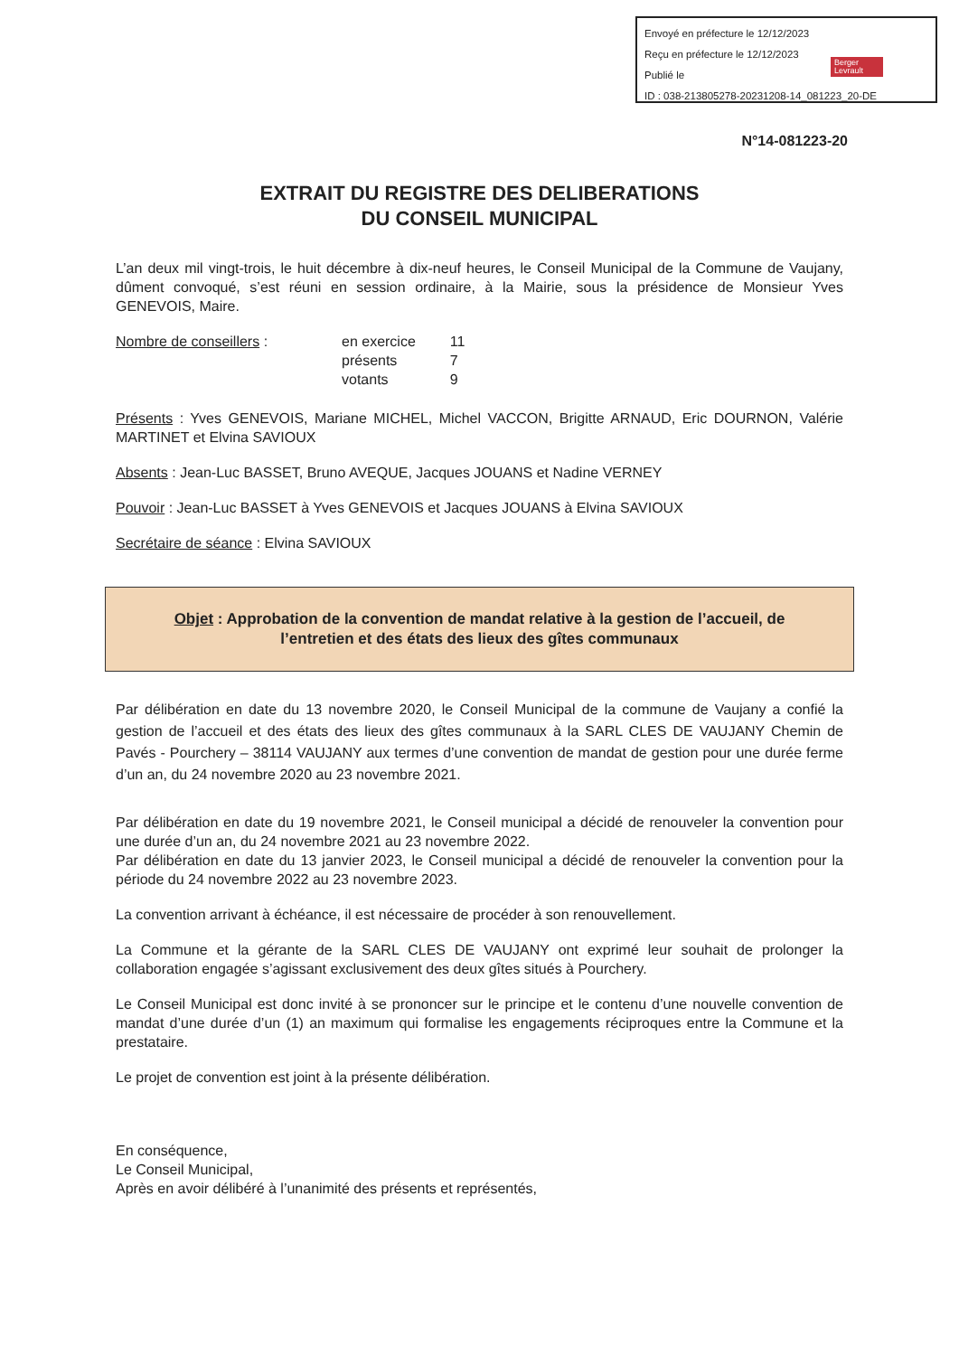Envoyé en préfecture le 12/12/2023
Reçu en préfecture le 12/12/2023
Publié le
ID : 038-213805278-20231208-14_081223_20-DE
Berger Levrault
N°14-081223-20
EXTRAIT DU REGISTRE DES DELIBERATIONS
DU CONSEIL MUNICIPAL
L’an deux mil vingt-trois, le huit décembre à dix-neuf heures, le Conseil Municipal de la Commune de Vaujany, dûment convoqué, s’est réuni en session ordinaire, à la Mairie, sous la présidence de Monsieur Yves GENEVOIS, Maire.
Nombre de conseillers :
| en exercice | 11 |
| présents | 7 |
| votants | 9 |
Présents : Yves GENEVOIS, Mariane MICHEL, Michel VACCON, Brigitte ARNAUD, Eric DOURNON, Valérie MARTINET et Elvina SAVIOUX
Absents : Jean-Luc BASSET, Bruno AVEQUE, Jacques JOUANS et Nadine VERNEY
Pouvoir : Jean-Luc BASSET à Yves GENEVOIS et Jacques JOUANS à Elvina SAVIOUX
Secrétaire de séance : Elvina SAVIOUX
Objet : Approbation de la convention de mandat relative à la gestion de l’accueil, de l’entretien et des états des lieux des gîtes communaux
Par délibération en date du 13 novembre 2020, le Conseil Municipal de la commune de Vaujany a confié la gestion de l’accueil et des états des lieux des gîtes communaux à la SARL CLES DE VAUJANY Chemin de Pavés - Pourchery – 38114 VAUJANY aux termes d’une convention de mandat de gestion pour une durée ferme d’un an, du 24 novembre 2020 au 23 novembre 2021.
Par délibération en date du 19 novembre 2021, le Conseil municipal a décidé de renouveler la convention pour une durée d’un an, du 24 novembre 2021 au 23 novembre 2022.
Par délibération en date du 13 janvier 2023, le Conseil municipal a décidé de renouveler la convention pour la période du 24 novembre 2022 au 23 novembre 2023.
La convention arrivant à échéance, il est nécessaire de procéder à son renouvellement.
La Commune et la gérante de la SARL CLES DE VAUJANY ont exprimé leur souhait de prolonger la collaboration engagée s’agissant exclusivement des deux gîtes situés à Pourchery.
Le Conseil Municipal est donc invité à se prononcer sur le principe et le contenu d’une nouvelle convention de mandat d’une durée d’un (1) an maximum qui formalise les engagements réciproques entre la Commune et la prestataire.
Le projet de convention est joint à la présente délibération.
En conséquence,
Le Conseil Municipal,
Après en avoir délibéré à l’unanimité des présents et représentés,